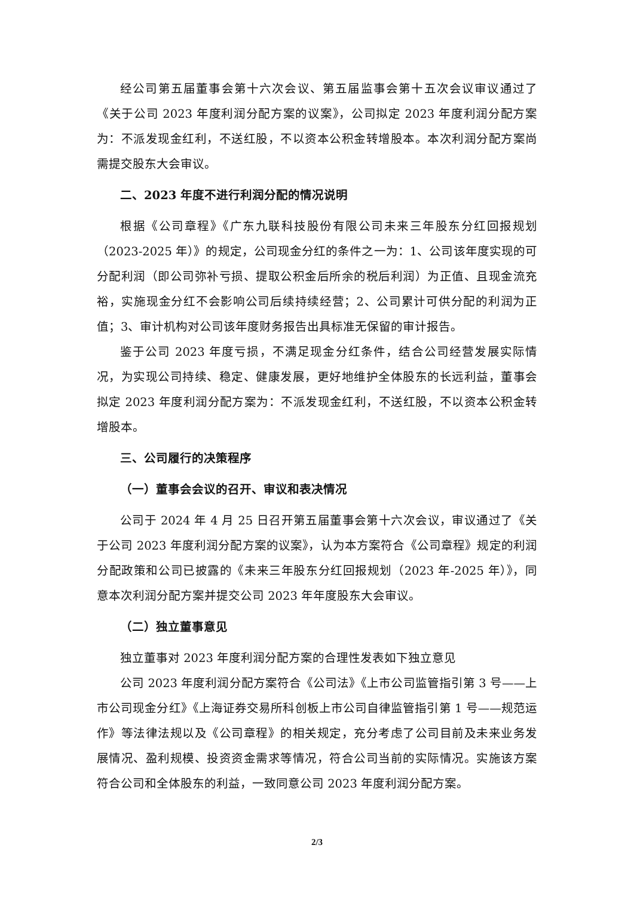经公司第五届董事会第十六次会议、第五届监事会第十五次会议审议通过了《关于公司 2023 年度利润分配方案的议案》，公司拟定 2023 年度利润分配方案为：不派发现金红利，不送红股，不以资本公积金转增股本。本次利润分配方案尚需提交股东大会审议。
二、2023 年度不进行利润分配的情况说明
根据《公司章程》《广东九联科技股份有限公司未来三年股东分红回报规划（2023-2025 年）》的规定，公司现金分红的条件之一为：1、公司该年度实现的可分配利润（即公司弥补亏损、提取公积金后所余的税后利润）为正值、且现金流充裕，实施现金分红不会影响公司后续持续经营；2、公司累计可供分配的利润为正值；3、审计机构对公司该年度财务报告出具标准无保留的审计报告。
鉴于公司 2023 年度亏损，不满足现金分红条件，结合公司经营发展实际情况，为实现公司持续、稳定、健康发展，更好地维护全体股东的长远利益，董事会拟定 2023 年度利润分配方案为：不派发现金红利，不送红股，不以资本公积金转增股本。
三、公司履行的决策程序
（一）董事会会议的召开、审议和表决情况
公司于 2024 年 4 月 25 日召开第五届董事会第十六次会议，审议通过了《关于公司 2023 年度利润分配方案的议案》，认为本方案符合《公司章程》规定的利润分配政策和公司已披露的《未来三年股东分红回报规划（2023 年-2025 年）》，同意本次利润分配方案并提交公司 2023 年年度股东大会审议。
（二）独立董事意见
独立董事对 2023 年度利润分配方案的合理性发表如下独立意见
公司 2023 年度利润分配方案符合《公司法》《上市公司监管指引第 3 号——上市公司现金分红》《上海证券交易所科创板上市公司自律监管指引第 1 号——规范运作》等法律法规以及《公司章程》的相关规定，充分考虑了公司目前及未来业务发展情况、盈利规模、投资资金需求等情况，符合公司当前的实际情况。实施该方案符合公司和全体股东的利益，一致同意公司 2023 年度利润分配方案。
2/3